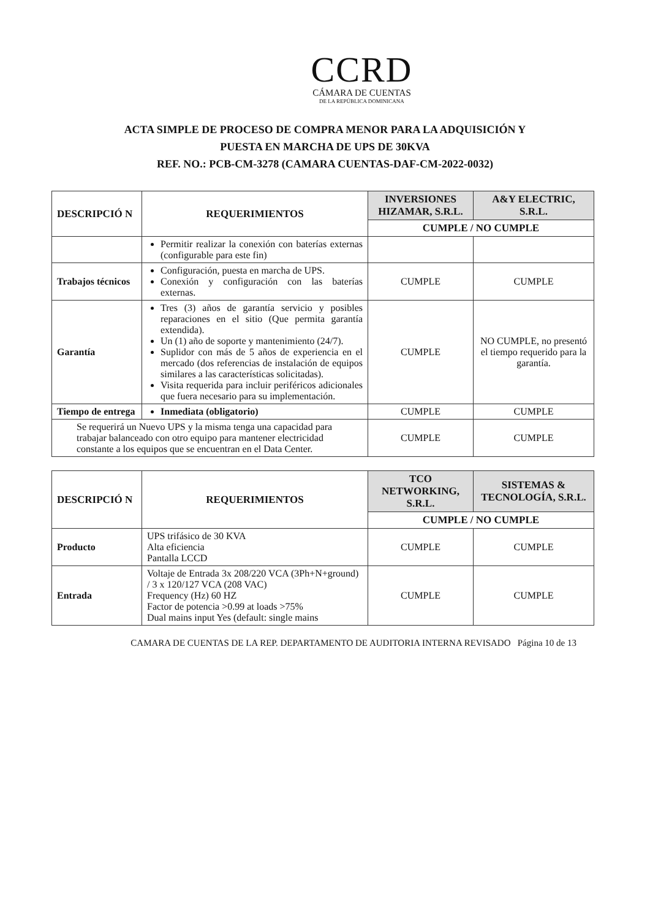CCRD
CÁMARA DE CUENTAS
DE LA REPÚBLICA DOMINICANA
ACTA SIMPLE DE PROCESO DE COMPRA MENOR PARA LA ADQUISICIÓN Y
PUESTA EN MARCHA DE UPS DE 30KVA
REF. NO.: PCB-CM-3278 (CAMARA CUENTAS-DAF-CM-2022-0032)
| DESCRIPCIÓ N | REQUERIMIENTOS | INVERSIONES HIZAMAR, S.R.L. | A&Y ELECTRIC, S.R.L. |
| --- | --- | --- | --- |
| | | CUMPLE / NO CUMPLE | |
| | Permitir realizar la conexión con baterías externas (configurable para este fin) | | |
| Trabajos técnicos | Configuración, puesta en marcha de UPS. Conexión y configuración con las baterías externas. | CUMPLE | CUMPLE |
| Garantía | Tres (3) años de garantía servicio y posibles reparaciones en el sitio (Que permita garantía extendida). Un (1) año de soporte y mantenimiento (24/7). Suplidor con más de 5 años de experiencia en el mercado (dos referencias de instalación de equipos similares a las características solicitadas). Visita requerida para incluir periféricos adicionales que fuera necesario para su implementación. | CUMPLE | NO CUMPLE, no presentó el tiempo requerido para la garantía. |
| Tiempo de entrega | Inmediata (obligatorio) | CUMPLE | CUMPLE |
| Se requerirá un Nuevo UPS y la misma tenga una capacidad para trabajar balanceado con otro equipo para mantener electricidad constante a los equipos que se encuentran en el Data Center. | | CUMPLE | CUMPLE |
| DESCRIPCIÓ N | REQUERIMIENTOS | TCO NETWORKING, S.R.L. | SISTEMAS & TECNOLOGÍA, S.R.L. |
| --- | --- | --- | --- |
| | | CUMPLE / NO CUMPLE | |
| Producto | UPS trifásico de 30 KVA Alta eficiencia Pantalla LCCD | CUMPLE | CUMPLE |
| Entrada | Voltaje de Entrada 3x 208/220 VCA (3Ph+N+ground) / 3 x 120/127 VCA (208 VAC) Frequency (Hz) 60 HZ Factor de potencia >0.99 at loads >75% Dual mains input Yes (default: single mains | CUMPLE | CUMPLE |
CAMARA DE CUENTAS DE LA REP. DEPARTAMENTO DE AUDITORIA INTERNA REVISADO Página 10 de 13